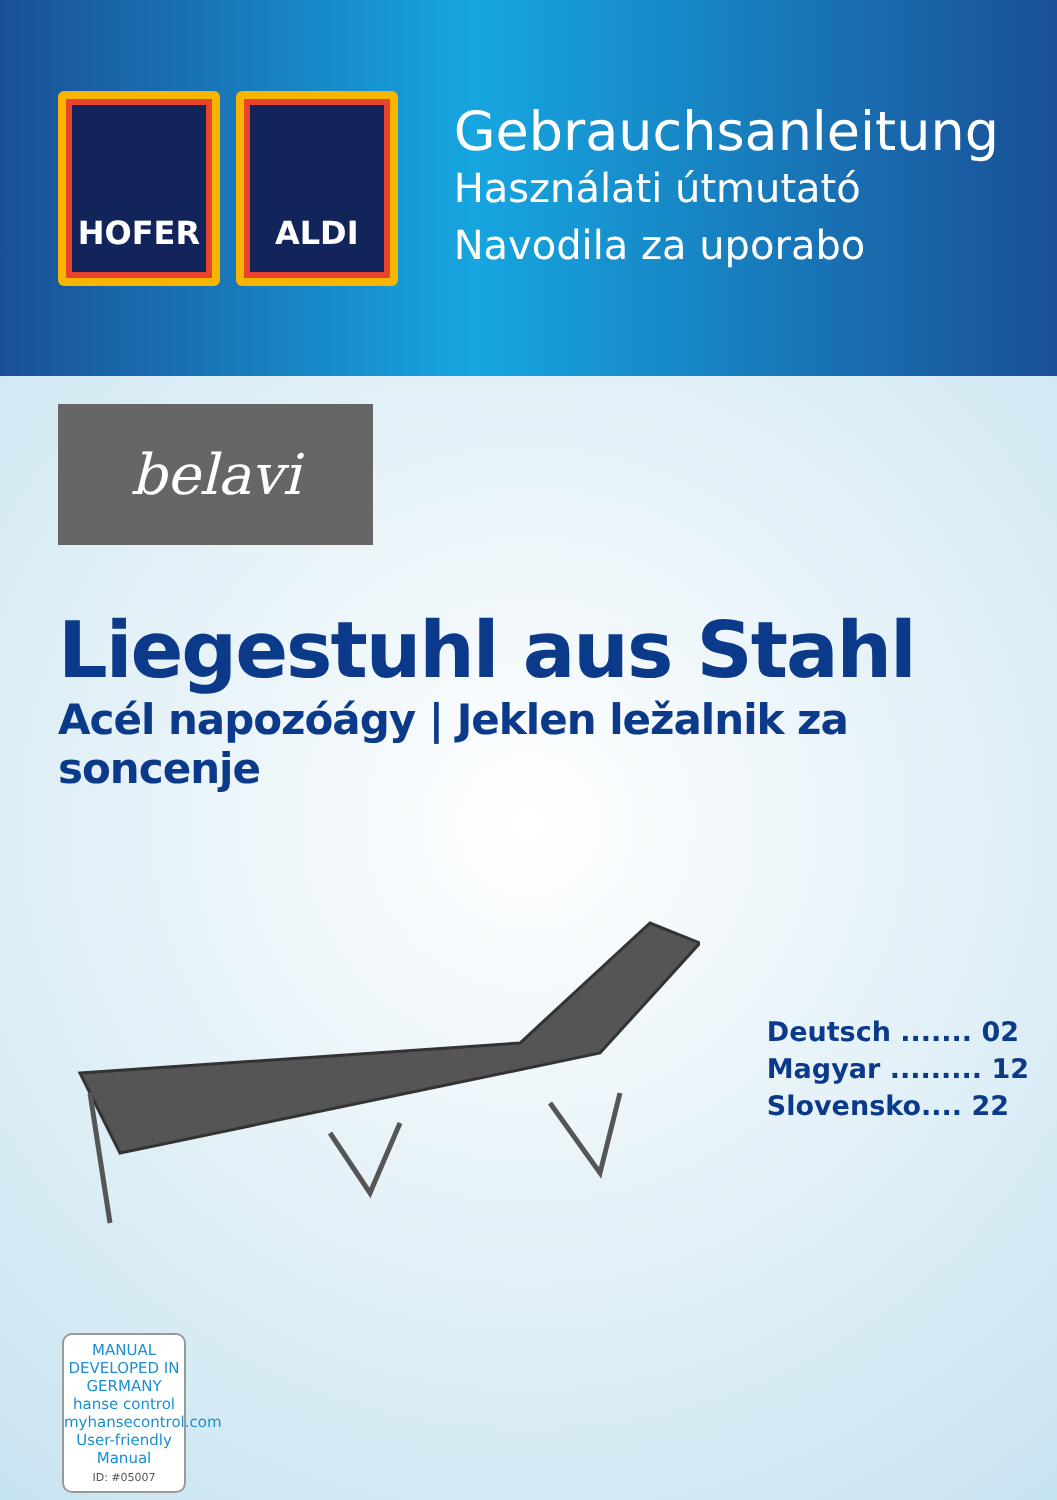HOFER ALDI
Gebrauchsanleitung
Használati útmutató
Navodila za uporabo
belavi
Liegestuhl aus Stahl
Acél napozóágy | Jeklen ležalnik za soncenje
Deutsch ....... 02
Magyar ......... 12
Slovensko.... 22
MANUAL DEVELOPED IN GERMANY
hanse control
myhansecontrol.com
User-friendly Manual
ID: #05007